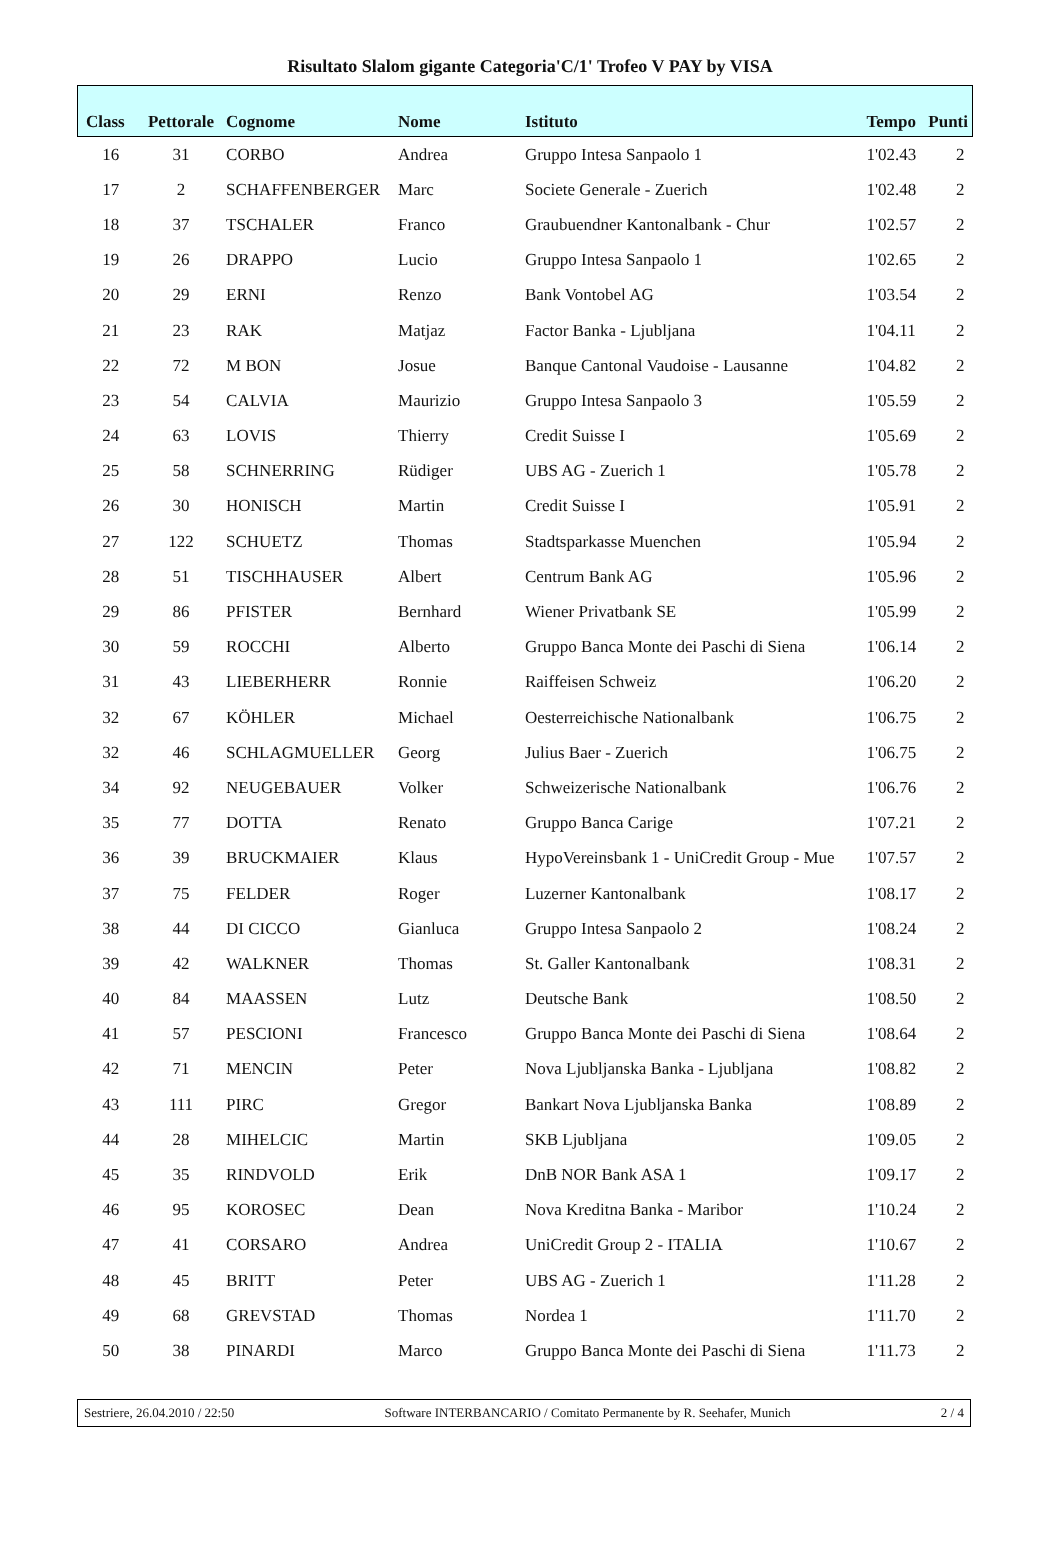Risultato Slalom gigante Categoria'C/1' Trofeo V PAY by VISA
| Class | Pettorale | Cognome | Nome | Istituto | Tempo | Punti |
| --- | --- | --- | --- | --- | --- | --- |
| 16 | 31 | CORBO | Andrea | Gruppo Intesa Sanpaolo 1 | 1'02.43 | 2 |
| 17 | 2 | SCHAFFENBERGER | Marc | Societe Generale - Zuerich | 1'02.48 | 2 |
| 18 | 37 | TSCHALER | Franco | Graubuendner Kantonalbank - Chur | 1'02.57 | 2 |
| 19 | 26 | DRAPPO | Lucio | Gruppo Intesa Sanpaolo 1 | 1'02.65 | 2 |
| 20 | 29 | ERNI | Renzo | Bank Vontobel AG | 1'03.54 | 2 |
| 21 | 23 | RAK | Matjaz | Factor Banka - Ljubljana | 1'04.11 | 2 |
| 22 | 72 | M BON | Josue | Banque Cantonal Vaudoise - Lausanne | 1'04.82 | 2 |
| 23 | 54 | CALVIA | Maurizio | Gruppo Intesa Sanpaolo 3 | 1'05.59 | 2 |
| 24 | 63 | LOVIS | Thierry | Credit Suisse I | 1'05.69 | 2 |
| 25 | 58 | SCHNERRING | Rüdiger | UBS AG - Zuerich 1 | 1'05.78 | 2 |
| 26 | 30 | HONISCH | Martin | Credit Suisse I | 1'05.91 | 2 |
| 27 | 122 | SCHUETZ | Thomas | Stadtsparkasse Muenchen | 1'05.94 | 2 |
| 28 | 51 | TISCHHAUSER | Albert | Centrum Bank AG | 1'05.96 | 2 |
| 29 | 86 | PFISTER | Bernhard | Wiener Privatbank SE | 1'05.99 | 2 |
| 30 | 59 | ROCCHI | Alberto | Gruppo Banca Monte dei Paschi di Siena | 1'06.14 | 2 |
| 31 | 43 | LIEBERHERR | Ronnie | Raiffeisen Schweiz | 1'06.20 | 2 |
| 32 | 67 | KÖHLER | Michael | Oesterreichische Nationalbank | 1'06.75 | 2 |
| 32 | 46 | SCHLAGMUELLER | Georg | Julius Baer - Zuerich | 1'06.75 | 2 |
| 34 | 92 | NEUGEBAUER | Volker | Schweizerische Nationalbank | 1'06.76 | 2 |
| 35 | 77 | DOTTA | Renato | Gruppo Banca Carige | 1'07.21 | 2 |
| 36 | 39 | BRUCKMAIER | Klaus | HypoVereinsbank 1 - UniCredit Group - Mue | 1'07.57 | 2 |
| 37 | 75 | FELDER | Roger | Luzerner Kantonalbank | 1'08.17 | 2 |
| 38 | 44 | DI CICCO | Gianluca | Gruppo Intesa Sanpaolo 2 | 1'08.24 | 2 |
| 39 | 42 | WALKNER | Thomas | St. Galler Kantonalbank | 1'08.31 | 2 |
| 40 | 84 | MAASSEN | Lutz | Deutsche Bank | 1'08.50 | 2 |
| 41 | 57 | PESCIONI | Francesco | Gruppo Banca Monte dei Paschi di Siena | 1'08.64 | 2 |
| 42 | 71 | MENCIN | Peter | Nova Ljubljanska Banka - Ljubljana | 1'08.82 | 2 |
| 43 | 111 | PIRC | Gregor | Bankart Nova Ljubljanska Banka | 1'08.89 | 2 |
| 44 | 28 | MIHELCIC | Martin | SKB Ljubljana | 1'09.05 | 2 |
| 45 | 35 | RINDVOLD | Erik | DnB NOR Bank ASA 1 | 1'09.17 | 2 |
| 46 | 95 | KOROSEC | Dean | Nova Kreditna Banka - Maribor | 1'10.24 | 2 |
| 47 | 41 | CORSARO | Andrea | UniCredit Group 2 - ITALIA | 1'10.67 | 2 |
| 48 | 45 | BRITT | Peter | UBS AG - Zuerich 1 | 1'11.28 | 2 |
| 49 | 68 | GREVSTAD | Thomas | Nordea 1 | 1'11.70 | 2 |
| 50 | 38 | PINARDI | Marco | Gruppo Banca Monte dei Paschi di Siena | 1'11.73 | 2 |
Sestriere, 26.04.2010 / 22:50 Software INTERBANCARIO / Comitato Permanente by R. Seehafer, Munich 2 / 4